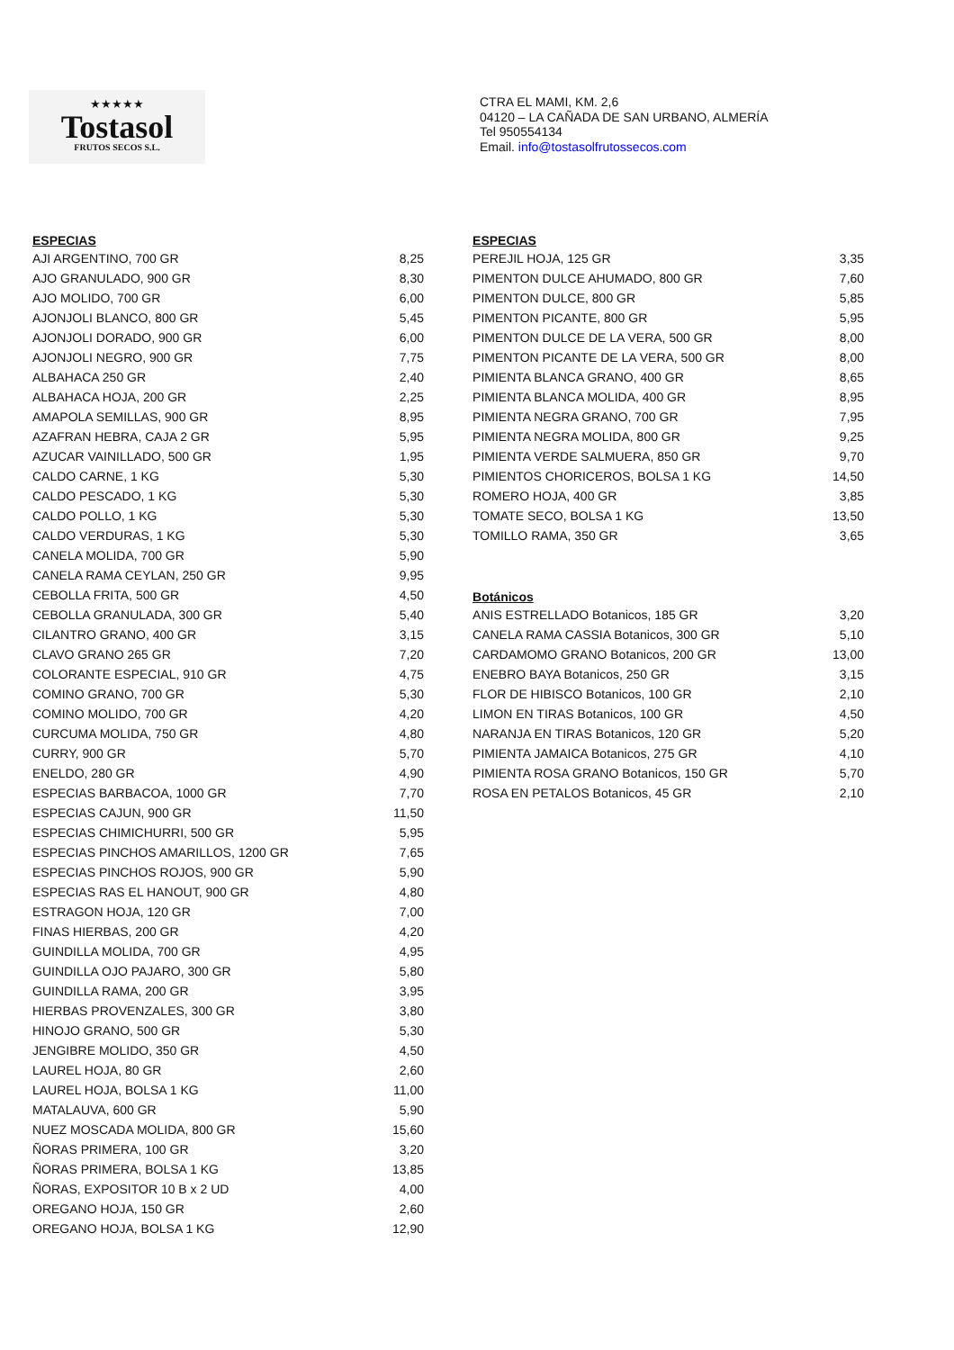★★★★★
Tostasol
FRUTOS SECOS S.L.
CTRA EL MAMI, KM. 2,6
04120 – LA CAÑADA DE SAN URBANO, ALMERÍA
Tel 950554134
Email. info@tostasolfrutossecos.com
ESPECIAS
| AJI ARGENTINO, 700 GR | 8,25 |
| AJO GRANULADO, 900 GR | 8,30 |
| AJO MOLIDO, 700 GR | 6,00 |
| AJONJOLI BLANCO, 800 GR | 5,45 |
| AJONJOLI DORADO, 900 GR | 6,00 |
| AJONJOLI NEGRO, 900 GR | 7,75 |
| ALBAHACA 250 GR | 2,40 |
| ALBAHACA HOJA, 200 GR | 2,25 |
| AMAPOLA SEMILLAS, 900 GR | 8,95 |
| AZAFRAN HEBRA, CAJA 2 GR | 5,95 |
| AZUCAR VAINILLADO, 500 GR | 1,95 |
| CALDO CARNE, 1 KG | 5,30 |
| CALDO PESCADO, 1 KG | 5,30 |
| CALDO POLLO, 1 KG | 5,30 |
| CALDO VERDURAS, 1 KG | 5,30 |
| CANELA MOLIDA, 700 GR | 5,90 |
| CANELA RAMA CEYLAN, 250 GR | 9,95 |
| CEBOLLA FRITA, 500 GR | 4,50 |
| CEBOLLA GRANULADA, 300 GR | 5,40 |
| CILANTRO GRANO, 400 GR | 3,15 |
| CLAVO GRANO 265 GR | 7,20 |
| COLORANTE ESPECIAL, 910 GR | 4,75 |
| COMINO GRANO, 700 GR | 5,30 |
| COMINO MOLIDO, 700 GR | 4,20 |
| CURCUMA MOLIDA, 750 GR | 4,80 |
| CURRY, 900 GR | 5,70 |
| ENELDO, 280 GR | 4,90 |
| ESPECIAS BARBACOA, 1000 GR | 7,70 |
| ESPECIAS CAJUN, 900 GR | 11,50 |
| ESPECIAS CHIMICHURRI, 500 GR | 5,95 |
| ESPECIAS PINCHOS AMARILLOS, 1200 GR | 7,65 |
| ESPECIAS PINCHOS ROJOS, 900 GR | 5,90 |
| ESPECIAS RAS EL HANOUT, 900 GR | 4,80 |
| ESTRAGON HOJA, 120 GR | 7,00 |
| FINAS HIERBAS, 200 GR | 4,20 |
| GUINDILLA MOLIDA, 700 GR | 4,95 |
| GUINDILLA OJO PAJARO, 300 GR | 5,80 |
| GUINDILLA RAMA, 200 GR | 3,95 |
| HIERBAS PROVENZALES, 300 GR | 3,80 |
| HINOJO GRANO, 500 GR | 5,30 |
| JENGIBRE MOLIDO, 350 GR | 4,50 |
| LAUREL HOJA, 80 GR | 2,60 |
| LAUREL HOJA, BOLSA 1 KG | 11,00 |
| MATALAUVA, 600 GR | 5,90 |
| NUEZ MOSCADA MOLIDA, 800 GR | 15,60 |
| ÑORAS PRIMERA, 100 GR | 3,20 |
| ÑORAS PRIMERA, BOLSA 1 KG | 13,85 |
| ÑORAS, EXPOSITOR 10 B x 2 UD | 4,00 |
| OREGANO HOJA, 150 GR | 2,60 |
| OREGANO HOJA, BOLSA 1 KG | 12,90 |
ESPECIAS
| PEREJIL HOJA, 125 GR | 3,35 |
| PIMENTON DULCE AHUMADO, 800 GR | 7,60 |
| PIMENTON DULCE, 800 GR | 5,85 |
| PIMENTON PICANTE, 800 GR | 5,95 |
| PIMENTON DULCE DE LA VERA, 500 GR | 8,00 |
| PIMENTON PICANTE DE LA VERA, 500 GR | 8,00 |
| PIMIENTA BLANCA GRANO, 400 GR | 8,65 |
| PIMIENTA BLANCA MOLIDA, 400 GR | 8,95 |
| PIMIENTA NEGRA GRANO, 700 GR | 7,95 |
| PIMIENTA NEGRA MOLIDA, 800 GR | 9,25 |
| PIMIENTA VERDE SALMUERA, 850 GR | 9,70 |
| PIMIENTOS CHORICEROS, BOLSA 1 KG | 14,50 |
| ROMERO HOJA, 400 GR | 3,85 |
| TOMATE SECO, BOLSA 1 KG | 13,50 |
| TOMILLO RAMA, 350 GR | 3,65 |
Botánicos
| ANIS ESTRELLADO Botanicos, 185 GR | 3,20 |
| CANELA RAMA CASSIA Botanicos, 300 GR | 5,10 |
| CARDAMOMO GRANO Botanicos, 200 GR | 13,00 |
| ENEBRO BAYA Botanicos, 250 GR | 3,15 |
| FLOR DE HIBISCO Botanicos, 100 GR | 2,10 |
| LIMON EN TIRAS Botanicos, 100 GR | 4,50 |
| NARANJA EN TIRAS Botanicos, 120 GR | 5,20 |
| PIMIENTA JAMAICA Botanicos, 275 GR | 4,10 |
| PIMIENTA ROSA GRANO Botanicos, 150 GR | 5,70 |
| ROSA EN PETALOS Botanicos, 45 GR | 2,10 |